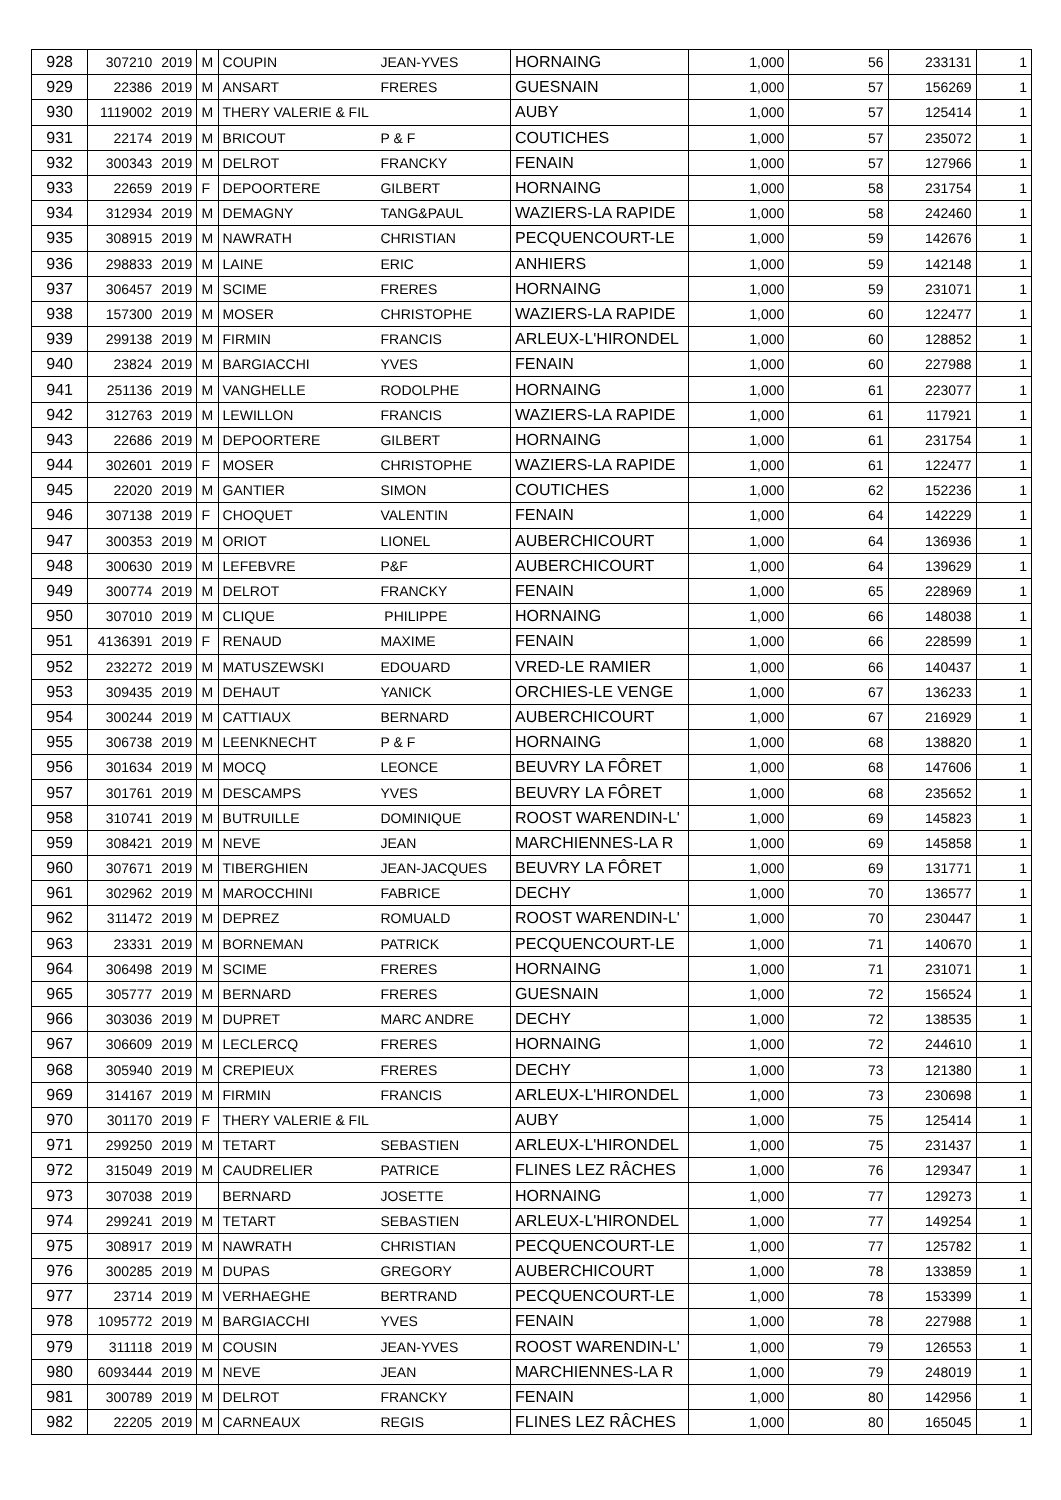| 928 | 307210 | 2019 | M | COUPIN | JEAN-YVES | HORNAING | 1,000 | 56 | 233131 | 1 |
| 929 | 22386 | 2019 | M | ANSART | FRERES | GUESNAIN | 1,000 | 57 | 156269 | 1 |
| 930 | 1119002 | 2019 | M | THERY VALERIE & FIL | | AUBY | 1,000 | 57 | 125414 | 1 |
| 931 | 22174 | 2019 | M | BRICOUT | P & F | COUTICHES | 1,000 | 57 | 235072 | 1 |
| 932 | 300343 | 2019 | M | DELROT | FRANCKY | FENAIN | 1,000 | 57 | 127966 | 1 |
| 933 | 22659 | 2019 | F | DEPOORTERE | GILBERT | HORNAING | 1,000 | 58 | 231754 | 1 |
| 934 | 312934 | 2019 | M | DEMAGNY | TANG&PAUL | WAZIERS-LA RAPIDE | 1,000 | 58 | 242460 | 1 |
| 935 | 308915 | 2019 | M | NAWRATH | CHRISTIAN | PECQUENCOURT-LE | 1,000 | 59 | 142676 | 1 |
| 936 | 298833 | 2019 | M | LAINE | ERIC | ANHIERS | 1,000 | 59 | 142148 | 1 |
| 937 | 306457 | 2019 | M | SCIME | FRERES | HORNAING | 1,000 | 59 | 231071 | 1 |
| 938 | 157300 | 2019 | M | MOSER | CHRISTOPHE | WAZIERS-LA RAPIDE | 1,000 | 60 | 122477 | 1 |
| 939 | 299138 | 2019 | M | FIRMIN | FRANCIS | ARLEUX-L'HIRONDEL | 1,000 | 60 | 128852 | 1 |
| 940 | 23824 | 2019 | M | BARGIACCHI | YVES | FENAIN | 1,000 | 60 | 227988 | 1 |
| 941 | 251136 | 2019 | M | VANGHELLE | RODOLPHE | HORNAING | 1,000 | 61 | 223077 | 1 |
| 942 | 312763 | 2019 | M | LEWILLON | FRANCIS | WAZIERS-LA RAPIDE | 1,000 | 61 | 117921 | 1 |
| 943 | 22686 | 2019 | M | DEPOORTERE | GILBERT | HORNAING | 1,000 | 61 | 231754 | 1 |
| 944 | 302601 | 2019 | F | MOSER | CHRISTOPHE | WAZIERS-LA RAPIDE | 1,000 | 61 | 122477 | 1 |
| 945 | 22020 | 2019 | M | GANTIER | SIMON | COUTICHES | 1,000 | 62 | 152236 | 1 |
| 946 | 307138 | 2019 | F | CHOQUET | VALENTIN | FENAIN | 1,000 | 64 | 142229 | 1 |
| 947 | 300353 | 2019 | M | ORIOT | LIONEL | AUBERCHICOURT | 1,000 | 64 | 136936 | 1 |
| 948 | 300630 | 2019 | M | LEFEBVRE | P&F | AUBERCHICOURT | 1,000 | 64 | 139629 | 1 |
| 949 | 300774 | 2019 | M | DELROT | FRANCKY | FENAIN | 1,000 | 65 | 228969 | 1 |
| 950 | 307010 | 2019 | M | CLIQUE | PHILIPPE | HORNAING | 1,000 | 66 | 148038 | 1 |
| 951 | 4136391 | 2019 | F | RENAUD | MAXIME | FENAIN | 1,000 | 66 | 228599 | 1 |
| 952 | 232272 | 2019 | M | MATUSZEWSKI | EDOUARD | VRED-LE RAMIER | 1,000 | 66 | 140437 | 1 |
| 953 | 309435 | 2019 | M | DEHAUT | YANICK | ORCHIES-LE VENGE | 1,000 | 67 | 136233 | 1 |
| 954 | 300244 | 2019 | M | CATTIAUX | BERNARD | AUBERCHICOURT | 1,000 | 67 | 216929 | 1 |
| 955 | 306738 | 2019 | M | LEENKNECHT | P & F | HORNAING | 1,000 | 68 | 138820 | 1 |
| 956 | 301634 | 2019 | M | MOCQ | LEONCE | BEUVRY LA FÔRET | 1,000 | 68 | 147606 | 1 |
| 957 | 301761 | 2019 | M | DESCAMPS | YVES | BEUVRY LA FÔRET | 1,000 | 68 | 235652 | 1 |
| 958 | 310741 | 2019 | M | BUTRUILLE | DOMINIQUE | ROOST WARENDIN-L' | 1,000 | 69 | 145823 | 1 |
| 959 | 308421 | 2019 | M | NEVE | JEAN | MARCHIENNES-LA R | 1,000 | 69 | 145858 | 1 |
| 960 | 307671 | 2019 | M | TIBERGHIEN | JEAN-JACQUES | BEUVRY LA FÔRET | 1,000 | 69 | 131771 | 1 |
| 961 | 302962 | 2019 | M | MAROCCHINI | FABRICE | DECHY | 1,000 | 70 | 136577 | 1 |
| 962 | 311472 | 2019 | M | DEPREZ | ROMUALD | ROOST WARENDIN-L' | 1,000 | 70 | 230447 | 1 |
| 963 | 23331 | 2019 | M | BORNEMAN | PATRICK | PECQUENCOURT-LE | 1,000 | 71 | 140670 | 1 |
| 964 | 306498 | 2019 | M | SCIME | FRERES | HORNAING | 1,000 | 71 | 231071 | 1 |
| 965 | 305777 | 2019 | M | BERNARD | FRERES | GUESNAIN | 1,000 | 72 | 156524 | 1 |
| 966 | 303036 | 2019 | M | DUPRET | MARC ANDRE | DECHY | 1,000 | 72 | 138535 | 1 |
| 967 | 306609 | 2019 | M | LECLERCQ | FRERES | HORNAING | 1,000 | 72 | 244610 | 1 |
| 968 | 305940 | 2019 | M | CREPIEUX | FRERES | DECHY | 1,000 | 73 | 121380 | 1 |
| 969 | 314167 | 2019 | M | FIRMIN | FRANCIS | ARLEUX-L'HIRONDEL | 1,000 | 73 | 230698 | 1 |
| 970 | 301170 | 2019 | F | THERY VALERIE & FIL | | AUBY | 1,000 | 75 | 125414 | 1 |
| 971 | 299250 | 2019 | M | TETART | SEBASTIEN | ARLEUX-L'HIRONDEL | 1,000 | 75 | 231437 | 1 |
| 972 | 315049 | 2019 | M | CAUDRELIER | PATRICE | FLINES LEZ RÂCHES | 1,000 | 76 | 129347 | 1 |
| 973 | 307038 | 2019 | | BERNARD | JOSETTE | HORNAING | 1,000 | 77 | 129273 | 1 |
| 974 | 299241 | 2019 | M | TETART | SEBASTIEN | ARLEUX-L'HIRONDEL | 1,000 | 77 | 149254 | 1 |
| 975 | 308917 | 2019 | M | NAWRATH | CHRISTIAN | PECQUENCOURT-LE | 1,000 | 77 | 125782 | 1 |
| 976 | 300285 | 2019 | M | DUPAS | GREGORY | AUBERCHICOURT | 1,000 | 78 | 133859 | 1 |
| 977 | 23714 | 2019 | M | VERHAEGHE | BERTRAND | PECQUENCOURT-LE | 1,000 | 78 | 153399 | 1 |
| 978 | 1095772 | 2019 | M | BARGIACCHI | YVES | FENAIN | 1,000 | 78 | 227988 | 1 |
| 979 | 311118 | 2019 | M | COUSIN | JEAN-YVES | ROOST WARENDIN-L' | 1,000 | 79 | 126553 | 1 |
| 980 | 6093444 | 2019 | M | NEVE | JEAN | MARCHIENNES-LA R | 1,000 | 79 | 248019 | 1 |
| 981 | 300789 | 2019 | M | DELROT | FRANCKY | FENAIN | 1,000 | 80 | 142956 | 1 |
| 982 | 22205 | 2019 | M | CARNEAUX | REGIS | FLINES LEZ RÂCHES | 1,000 | 80 | 165045 | 1 |